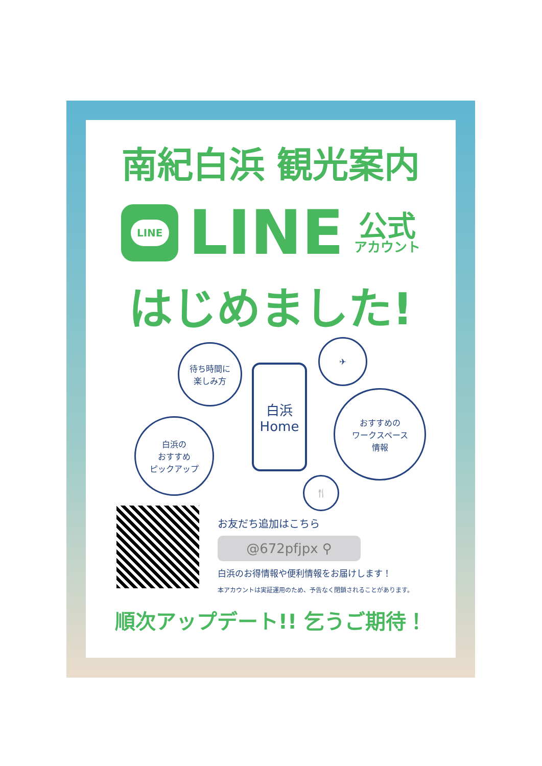南紀白浜 観光案内
LINE
LINE
公式
アカウント
はじめました!
待ち時間に
楽しみ方
白浜の
おすすめ
ピックアップ
白浜
Home
✈
おすすめの
ワークスペース
情報
🍴
お友だち追加はこちら
@672pfjpx ⚲
白浜のお得情報や便利情報をお届けします！
本アカウントは実証運用のため、予告なく閉鎖されることがあります。
順次アップデート!! 乞うご期待！